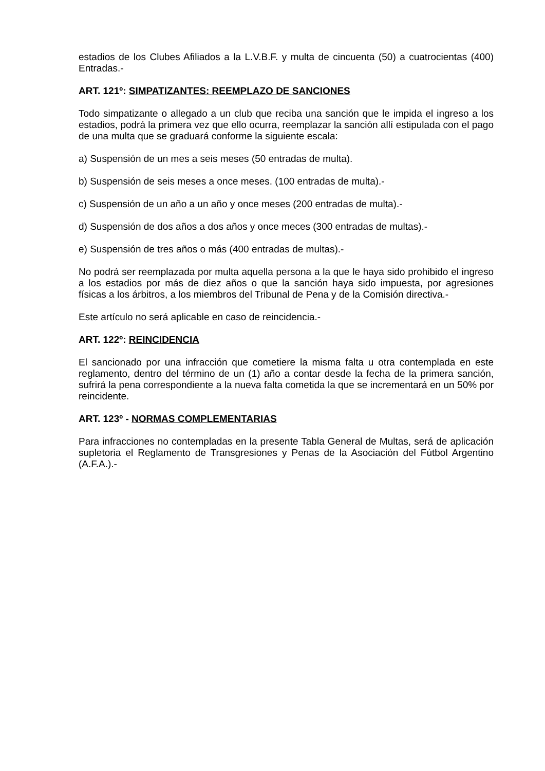estadios de los Clubes Afiliados a la L.V.B.F. y multa de cincuenta (50) a cuatrocientas (400) Entradas.-
ART. 121º: SIMPATIZANTES: REEMPLAZO DE SANCIONES
Todo simpatizante o allegado a un club que reciba una sanción que le impida el ingreso a los estadios, podrá la primera vez que ello ocurra, reemplazar la sanción allí estipulada con el pago de una multa que se graduará conforme la siguiente escala:
a) Suspensión de un mes a seis meses (50 entradas de multa).
b) Suspensión de seis meses a once meses. (100 entradas de multa).-
c) Suspensión de un año a un año y once meses (200 entradas de multa).-
d) Suspensión de dos años a dos años y once meces (300 entradas de multas).-
e) Suspensión de tres años o más (400 entradas de multas).-
No podrá ser reemplazada por multa aquella persona a la que le haya sido prohibido el ingreso a los estadios por más de diez años o que la sanción haya sido impuesta, por agresiones físicas a los árbitros, a los miembros del Tribunal de Pena y de la Comisión directiva.-
Este artículo no será aplicable en caso de reincidencia.-
ART. 122º: REINCIDENCIA
El sancionado por una infracción que cometiere la misma falta u otra contemplada en este reglamento, dentro del término de un (1) año a contar desde la fecha de la primera sanción, sufrirá la pena correspondiente a la nueva falta cometida la que se incrementará en un 50% por reincidente.
ART. 123º - NORMAS COMPLEMENTARIAS
Para infracciones no contempladas en la presente Tabla General de Multas, será de aplicación supletoria el Reglamento de Transgresiones y Penas de la Asociación del Fútbol Argentino (A.F.A.).-